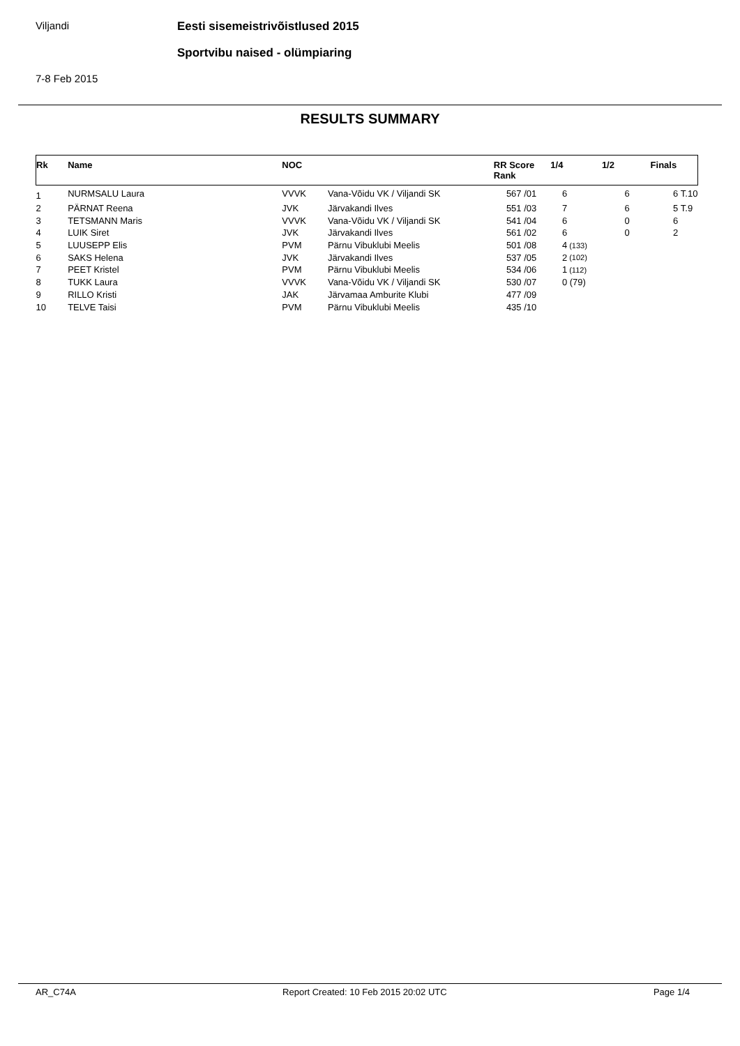Viljandi
Eesti sisemeistrivõistlused 2015
Sportvibu naised - olümpiaring
7-8 Feb 2015
RESULTS SUMMARY
| Rk | Name | NOC | | RR Score Rank | | 1/4 | | 1/2 | Finals | |
| --- | --- | --- | --- | --- | --- | --- | --- | --- | --- | --- |
| 1 | NURMSALU Laura | VVVK | Vana-Võidu VK / Viljandi SK | 567 | /01 | 6 | | 6 | 6 | T.10 |
| 2 | PÄRNAT Reena | JVK | Järvakandi Ilves | 551 | /03 | 7 | | 6 | 5 | T.9 |
| 3 | TETSMANN Maris | VVVK | Vana-Võidu VK / Viljandi SK | 541 | /04 | 6 | | 0 | 6 | |
| 4 | LUIK Siret | JVK | Järvakandi Ilves | 561 | /02 | 6 | | 0 | 2 | |
| 5 | LUUSEPP Elis | PVM | Pärnu Vibuklubi Meelis | 501 | /08 | 4 | (133) | | | |
| 6 | SAKS Helena | JVK | Järvakandi Ilves | 537 | /05 | 2 | (102) | | | |
| 7 | PEET Kristel | PVM | Pärnu Vibuklubi Meelis | 534 | /06 | 1 | (112) | | | |
| 8 | TUKK Laura | VVVK | Vana-Võidu VK / Viljandi SK | 530 | /07 | 0 | (79) | | | |
| 9 | RILLO Kristi | JAK | Järvamaa Amburite Klubi | 477 | /09 | | | | | |
| 10 | TELVE Taisi | PVM | Pärnu Vibuklubi Meelis | 435 | /10 | | | | | |
AR_C74A Report Created: 10 Feb 2015 20:02 UTC Page 1/4